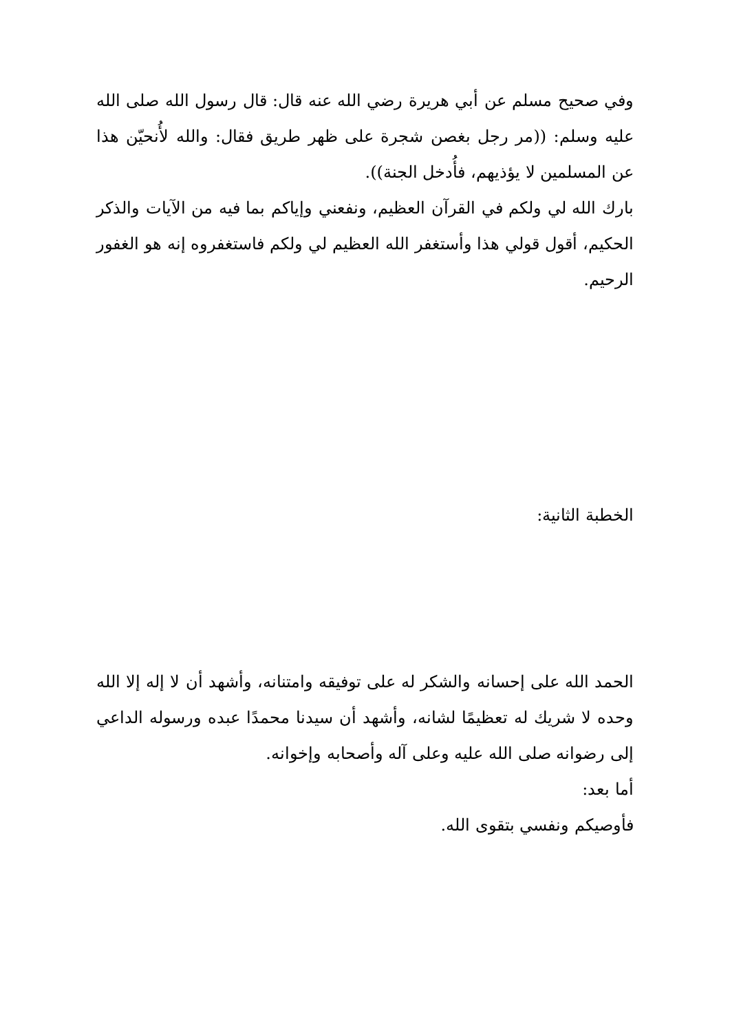وفي صحيح مسلم عن أبي هريرة رضي الله عنه قال: قال رسول الله صلى الله عليه وسلم: ((مر رجل بغصن شجرة على ظهر طريق فقال: والله لأُنحيّن هذا عن المسلمين لا يؤذيهم، فأُدخل الجنة)).
بارك الله لي ولكم في القرآن العظيم، ونفعني وإياكم بما فيه من الآيات والذكر الحكيم، أقول قولي هذا وأستغفر الله العظيم لي ولكم فاستغفروه إنه هو الغفور الرحيم.
الخطبة الثانية:
الحمد الله على إحسانه والشكر له على توفيقه وامتنانه، وأشهد أن لا إله إلا الله وحده لا شريك له تعظيمًا لشانه، وأشهد أن سيدنا محمدًا عبده ورسوله الداعي إلى رضوانه صلى الله عليه وعلى آله وأصحابه وإخوانه.
أما بعد:
فأوصيكم ونفسي بتقوى الله.